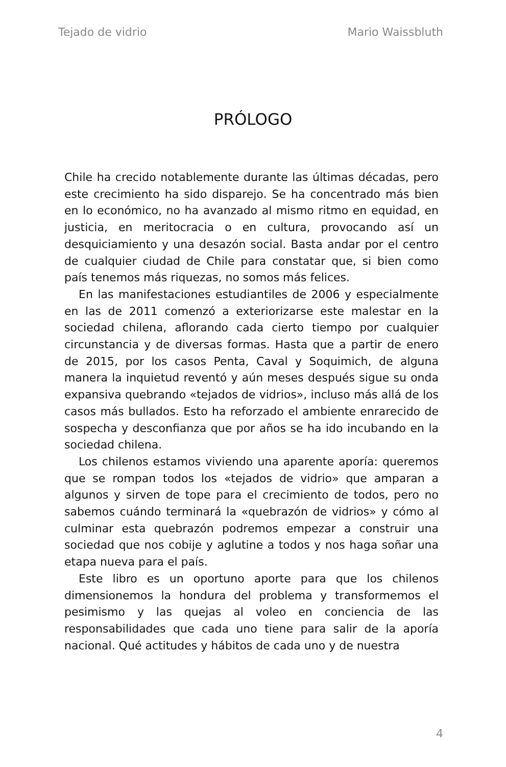Tejado de vidrio Mario Waissbluth
PRÓLOGO
Chile ha crecido notablemente durante las últimas décadas, pero este crecimiento ha sido disparejo. Se ha concentrado más bien en lo económico, no ha avanzado al mismo ritmo en equidad, en justicia, en meritocracia o en cultura, provocando así un desquiciamiento y una desazón social. Basta andar por el centro de cualquier ciudad de Chile para constatar que, si bien como país tenemos más riquezas, no somos más felices.
En las manifestaciones estudiantiles de 2006 y especialmente en las de 2011 comenzó a exteriorizarse este malestar en la sociedad chilena, aflorando cada cierto tiempo por cualquier circunstancia y de diversas formas. Hasta que a partir de enero de 2015, por los casos Penta, Caval y Soquimich, de alguna manera la inquietud reventó y aún meses después sigue su onda expansiva quebrando «tejados de vidrios», incluso más allá de los casos más bullados. Esto ha reforzado el ambiente enrarecido de sospecha y desconfianza que por años se ha ido incubando en la sociedad chilena.
Los chilenos estamos viviendo una aparente aporía: queremos que se rompan todos los «tejados de vidrio» que amparan a algunos y sirven de tope para el crecimiento de todos, pero no sabemos cuándo terminará la «quebrazón de vidrios» y cómo al culminar esta quebrazón podremos empezar a construir una sociedad que nos cobije y aglutine a todos y nos haga soñar una etapa nueva para el país.
Este libro es un oportuno aporte para que los chilenos dimensionemos la hondura del problema y transformemos el pesimismo y las quejas al voleo en conciencia de las responsabilidades que cada uno tiene para salir de la aporía nacional. Qué actitudes y hábitos de cada uno y de nuestra
4